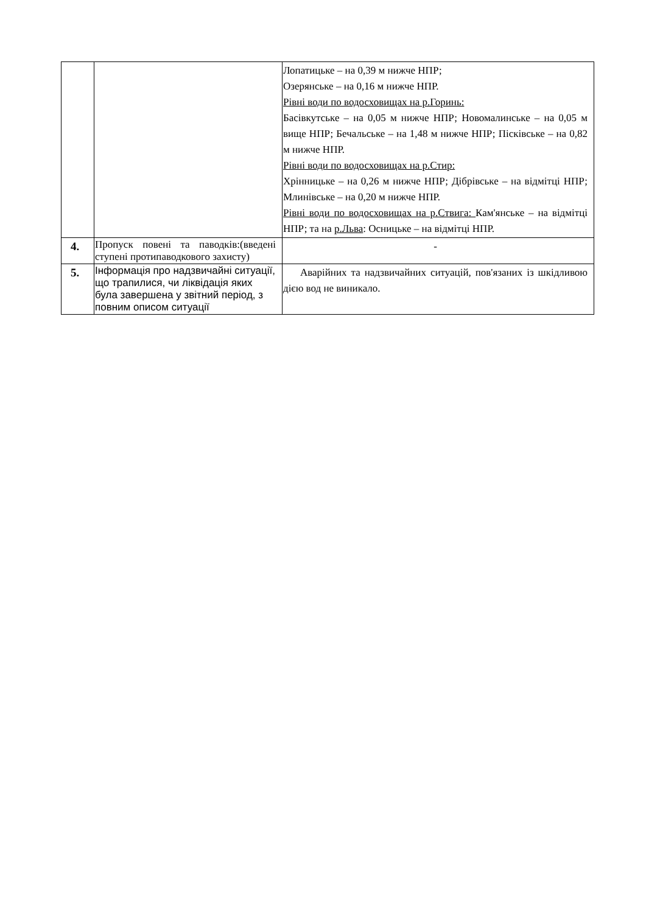| | | Лопатицьке – на 0,39 м нижче НПР; Озерянське – на 0,16 м нижче НПР. Рівні води по водосховищах на р.Горинь: Басівкутське – на 0,05 м нижче НПР; Новомалинське – на 0,05 м вище НПР; Бечальське – на 1,48 м нижче НПР; Пісківське – на 0,82 м нижче НПР. Рівні води по водосховищах на р.Стир: Хрінницьке – на 0,26 м нижче НПР; Дібрівське – на відмітці НПР; Млинівське – на 0,20 м нижче НПР. Рівні води по водосховищах на р.Ствига: Кам'янське – на відмітці НПР; та на р.Льва : Осницьке – на відмітці НПР. |
| 4. | Пропуск повені та паводків:(введені ступені протипаводкового захисту) | - |
| 5. | Інформація про надзвичайні ситуації, що трапилися, чи ліквідація яких була завершена у звітний період, з повним описом ситуації | Аварійних та надзвичайних ситуацій, пов'язаних із шкідливою дією вод не виникало. |